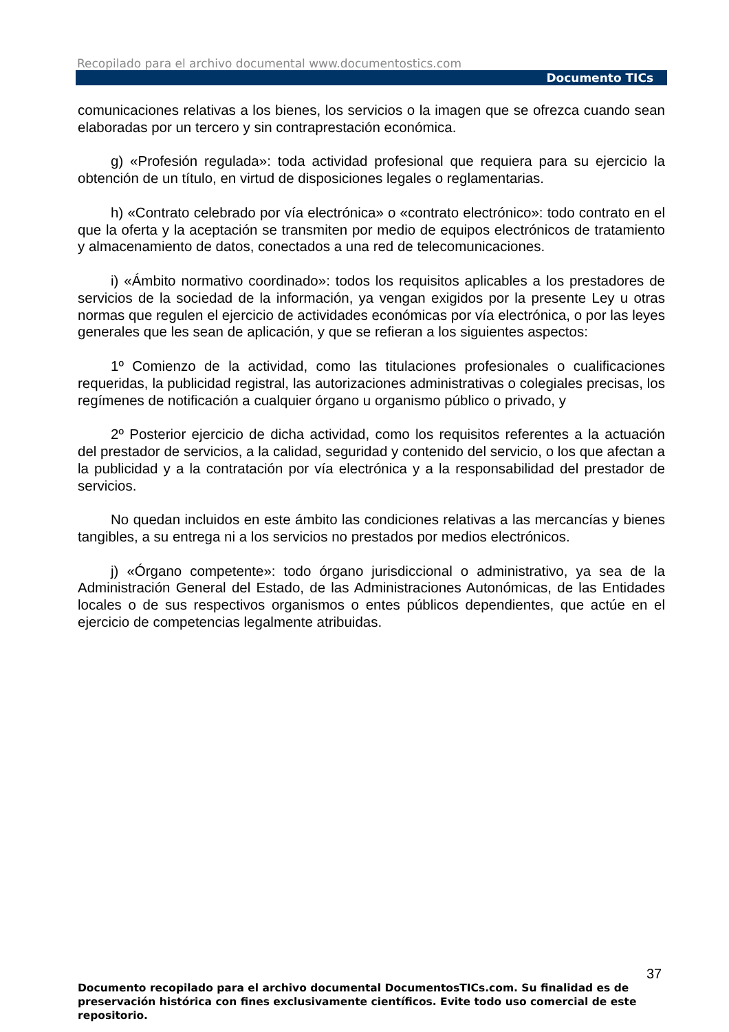Recopilado para el archivo documental www.documentostics.com
Documento TICs
comunicaciones relativas a los bienes, los servicios o la imagen que se ofrezca cuando sean elaboradas por un tercero y sin contraprestación económica.
g) «Profesión regulada»: toda actividad profesional que requiera para su ejercicio la obtención de un título, en virtud de disposiciones legales o reglamentarias.
h) «Contrato celebrado por vía electrónica» o «contrato electrónico»: todo contrato en el que la oferta y la aceptación se transmiten por medio de equipos electrónicos de tratamiento y almacenamiento de datos, conectados a una red de telecomunicaciones.
i) «Ámbito normativo coordinado»: todos los requisitos aplicables a los prestadores de servicios de la sociedad de la información, ya vengan exigidos por la presente Ley u otras normas que regulen el ejercicio de actividades económicas por vía electrónica, o por las leyes generales que les sean de aplicación, y que se refieran a los siguientes aspectos:
1º Comienzo de la actividad, como las titulaciones profesionales o cualificaciones requeridas, la publicidad registral, las autorizaciones administrativas o colegiales precisas, los regímenes de notificación a cualquier órgano u organismo público o privado, y
2º Posterior ejercicio de dicha actividad, como los requisitos referentes a la actuación del prestador de servicios, a la calidad, seguridad y contenido del servicio, o los que afectan a la publicidad y a la contratación por vía electrónica y a la responsabilidad del prestador de servicios.
No quedan incluidos en este ámbito las condiciones relativas a las mercancías y bienes tangibles, a su entrega ni a los servicios no prestados por medios electrónicos.
j) «Órgano competente»: todo órgano jurisdiccional o administrativo, ya sea de la Administración General del Estado, de las Administraciones Autonómicas, de las Entidades locales o de sus respectivos organismos o entes públicos dependientes, que actúe en el ejercicio de competencias legalmente atribuidas.
37
Documento recopilado para el archivo documental DocumentosTICs.com. Su finalidad es de preservación histórica con fines exclusivamente científicos. Evite todo uso comercial de este repositorio.